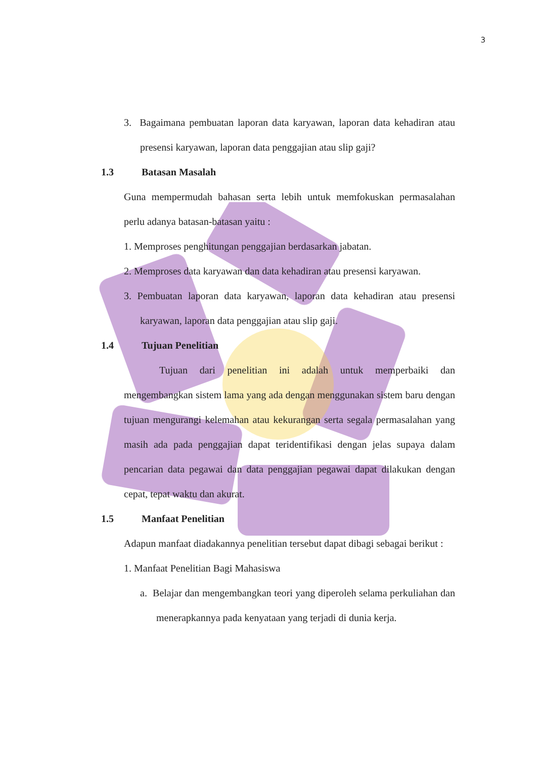3
3. Bagaimana pembuatan laporan data karyawan, laporan data kehadiran atau presensi karyawan, laporan data penggajian atau slip gaji?
1.3 Batasan Masalah
Guna mempermudah bahasan serta lebih untuk memfokuskan permasalahan perlu adanya batasan-batasan yaitu :
1. Memproses penghitungan penggajian berdasarkan jabatan.
2. Memproses data karyawan dan data kehadiran atau presensi karyawan.
3. Pembuatan laporan data karyawan, laporan data kehadiran atau presensi karyawan, laporan data penggajian atau slip gaji.
1.4 Tujuan Penelitian
Tujuan dari penelitian ini adalah untuk memperbaiki dan mengembangkan sistem lama yang ada dengan menggunakan sistem baru dengan tujuan mengurangi kelemahan atau kekurangan serta segala permasalahan yang masih ada pada penggajian dapat teridentifikasi dengan jelas supaya dalam pencarian data pegawai dan data penggajian pegawai dapat dilakukan dengan cepat, tepat waktu dan akurat.
1.5 Manfaat Penelitian
Adapun manfaat diadakannya penelitian tersebut dapat dibagi sebagai berikut :
1. Manfaat Penelitian Bagi Mahasiswa
a. Belajar dan mengembangkan teori yang diperoleh selama perkuliahan dan menerapkannya pada kenyataan yang terjadi di dunia kerja.